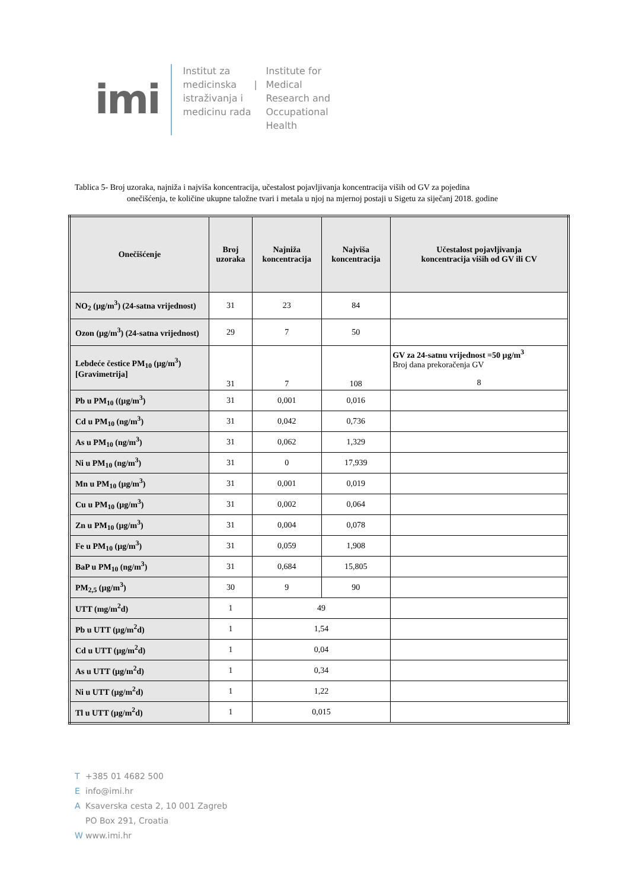imi
Institut za medicinska istraživanja i medicinu rada
|
Institute for Medical Research and Occupational Health
Tablica 5- Broj uzoraka, najniža i najviša koncentracija, učestalost pojavljivanja koncentracija viših od GV za pojedina
onečišćenja, te količine ukupne taložne tvari i metala u njoj na mjernoj postaji u Sigetu za siječanj 2018. godine
| Onečišćenje | Broj uzoraka | Najniža koncentracija | Najviša koncentracija | Učestalost pojavljivanja koncentracija viših od GV ili CV |
| --- | --- | --- | --- | --- |
| NO<sub>2</sub> (µg/m<sup>3</sup>) (24-satna vrijednost) | 31 | 23 | 84 | |
| Ozon (µg/m<sup>3</sup>) (24-satna vrijednost) | 29 | 7 | 50 | |
| Lebdeće čestice PM<sub>10</sub> (µg/m<sup>3</sup>) [Gravimetrija] | 31 | 7 | 108 | GV za 24-satnu vrijednost =50 µg/m<sup>3</sup> Broj dana prekoračenja GV 8 |
| Pb u PM<sub>10</sub> ((µg/m<sup>3</sup>) | 31 | 0,001 | 0,016 | |
| Cd u PM<sub>10</sub> (ng/m<sup>3</sup>) | 31 | 0,042 | 0,736 | |
| As u PM<sub>10</sub> (ng/m<sup>3</sup>) | 31 | 0,062 | 1,329 | |
| Ni u PM<sub>10</sub> (ng/m<sup>3</sup>) | 31 | 0 | 17,939 | |
| Mn u PM<sub>10</sub> (µg/m<sup>3</sup>) | 31 | 0,001 | 0,019 | |
| Cu u PM<sub>10</sub> (µg/m<sup>3</sup>) | 31 | 0,002 | 0,064 | |
| Zn u PM<sub>10</sub> (µg/m<sup>3</sup>) | 31 | 0,004 | 0,078 | |
| Fe u PM<sub>10</sub> (µg/m<sup>3</sup>) | 31 | 0,059 | 1,908 | |
| BaP u PM<sub>10</sub> (ng/m<sup>3</sup>) | 31 | 0,684 | 15,805 | |
| PM<sub>2,5</sub> (µg/m<sup>3</sup>) | 30 | 9 | 90 | |
| UTT (mg/m<sup>2</sup>d) | 1 | 49 | | |
| Pb u UTT (µg/m<sup>2</sup>d) | 1 | 1,54 | | |
| Cd u UTT (µg/m<sup>2</sup>d) | 1 | 0,04 | | |
| As u UTT (µg/m<sup>2</sup>d) | 1 | 0,34 | | |
| Ni u UTT (µg/m<sup>2</sup>d) | 1 | 1,22 | | |
| Tl u UTT (µg/m<sup>2</sup>d) | 1 | 0,015 | | |
T +385 01 4682 500
Einfo@imi.hr
A Ksaverska cesta 2, 10 001 Zagreb
PO Box 291, Croatia
Wwww.imi.hr